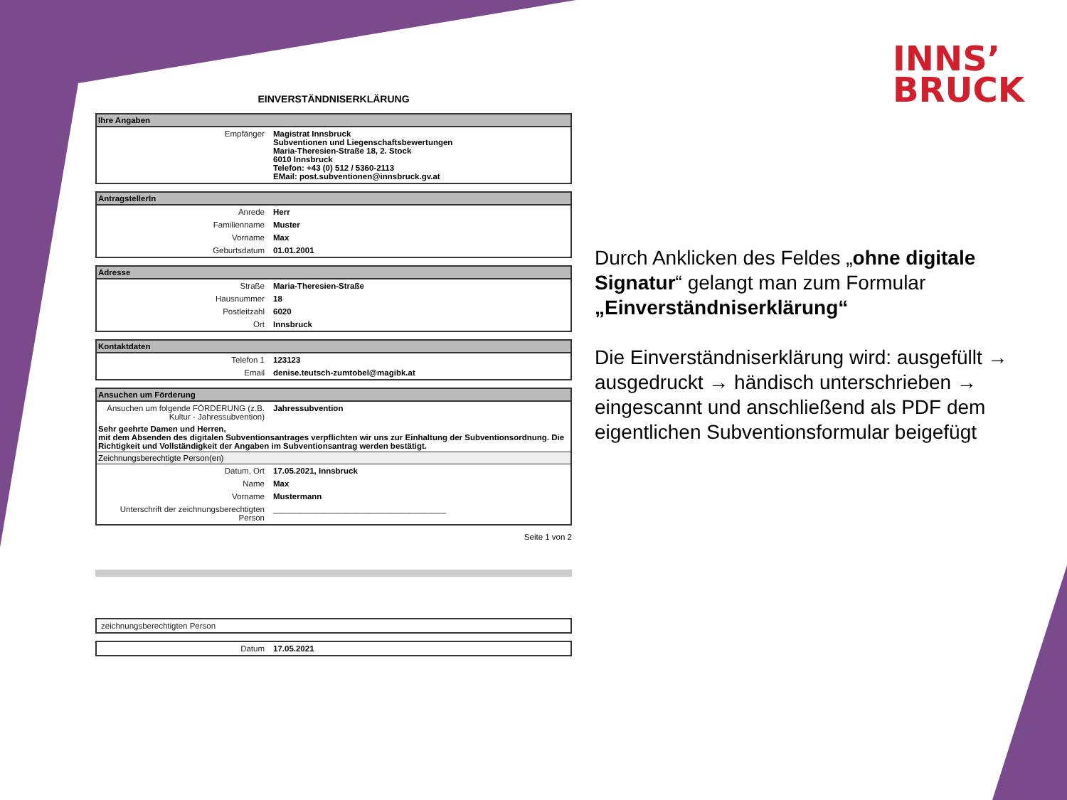INNS’
BRUCK
EINVERSTÄNDNISERKLÄRUNG
| Ihre Angaben | |
| --- | --- |
| Empfänger | Magistrat Innsbruck Subventionen und Liegenschaftsbewertungen Maria-Theresien-Straße 18, 2. Stock 6010 Innsbruck Telefon: +43 (0) 512 / 5360-2113 EMail: post.subventionen@innsbruck.gv.at |
| AntragstellerIn | |
| --- | --- |
| Anrede | Herr |
| Familienname | Muster |
| Vorname | Max |
| Geburtsdatum | 01.01.2001 |
| Adresse | |
| --- | --- |
| Straße | Maria-Theresien-Straße |
| Hausnummer | 18 |
| Postleitzahl | 6020 |
| Ort | Innsbruck |
| Kontaktdaten | |
| --- | --- |
| Telefon 1 | 123123 |
| Email | denise.teutsch-zumtobel@magibk.at |
| Ansuchen um Förderung | |
| --- | --- |
| Ansuchen um folgende FÖRDERUNG (z.B. Kultur - Jahressubvention) | Jahressubvention |
| Sehr geehrte Damen und Herren, mit dem Absenden des digitalen Subventionsantrages verpflichten wir uns zur Einhaltung der Subventionsordnung. Die Richtigkeit und Vollständigkeit der Angaben im Subventionsantrag werden bestätigt. | |
| Zeichnungsberechtigte Person(en) | |
| Datum, Ort | 17.05.2021, Innsbruck |
| Name | Max |
| Vorname | Mustermann |
| Unterschrift der zeichnungsberechtigten Person | ______________________________________ |
Seite 1 von 2
| zeichnungsberechtigten Person | |
| Datum | 17.05.2021 |
Durch Anklicken des Feldes „ohne digitale Signatur“ gelangt man zum Formular „Einverständniserklärung“
Die Einverständniserklärung wird: ausgefüllt → ausgedruckt → händisch unterschrieben → eingescannt und anschließend als PDF dem eigentlichen Subventionsformular beigefügt